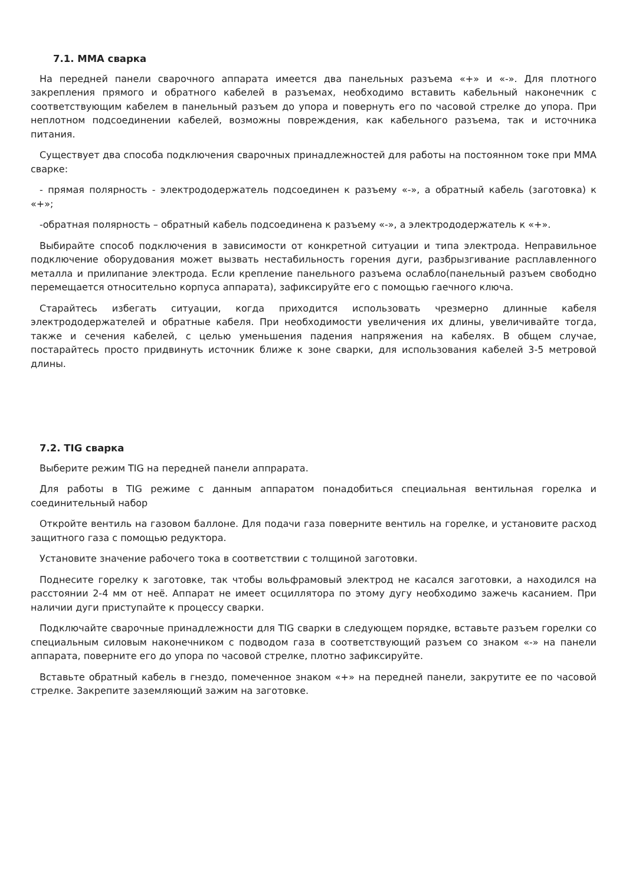7.1. MMA сварка
На передней панели сварочного аппарата имеется два панельных разъема «+» и «-». Для плотного закрепления прямого и обратного кабелей в разъемах, необходимо вставить кабельный наконечник с соответствующим кабелем в панельный разъем до упора и повернуть его по часовой стрелке до упора. При неплотном подсоединении кабелей, возможны повреждения, как кабельного разъема, так и источника питания.
Существует два способа подключения сварочных принадлежностей для работы на постоянном токе при MMA сварке:
- прямая полярность - электрододержатель подсоединен к разъему «-», а обратный кабель (заготовка) к «+»;
-обратная полярность – обратный кабель подсоединена к разъему «-», а электрододержатель к «+».
Выбирайте способ подключения в зависимости от конкретной ситуации и типа электрода. Неправильное подключение оборудования может вызвать нестабильность горения дуги, разбрызгивание расплавленного металла и прилипание электрода. Если крепление панельного разъема ослабло(панельный разъем свободно перемещается относительно корпуса аппарата), зафиксируйте его с помощью гаечного ключа.
Старайтесь избегать ситуации, когда приходится использовать чрезмерно длинные кабеля электрододержателей и обратные кабеля. При необходимости увеличения их длины, увеличивайте тогда, также и сечения кабелей, с целью уменьшения падения напряжения на кабелях. В общем случае, постарайтесь просто придвинуть источник ближе к зоне сварки, для использования кабелей 3-5 метровой длины.
7.2. TIG сварка
Выберите режим TIG на передней панели аппрарата.
Для работы в TIG режиме с данным аппаратом понадобиться специальная вентильная горелка и соединительный набор
Откройте вентиль на газовом баллоне. Для подачи газа поверните вентиль на горелке, и установите расход защитного газа с помощью редуктора.
Установите значение рабочего тока в соответствии с толщиной заготовки.
Поднесите горелку к заготовке, так чтобы вольфрамовый электрод не касался заготовки, а находился на расстоянии 2-4 мм от неё. Аппарат не имеет осциллятора по этому дугу необходимо зажечь касанием. При наличии дуги приступайте к процессу сварки.
Подключайте сварочные принадлежности для TIG сварки в следующем порядке, вставьте разъем горелки со специальным силовым наконечником с подводом газа в соответствующий разъем со знаком «-» на панели аппарата, поверните его до упора по часовой стрелке, плотно зафиксируйте.
Вставьте обратный кабель в гнездо, помеченное знаком «+» на передней панели, закрутите ее по часовой стрелке. Закрепите заземляющий зажим на заготовке.